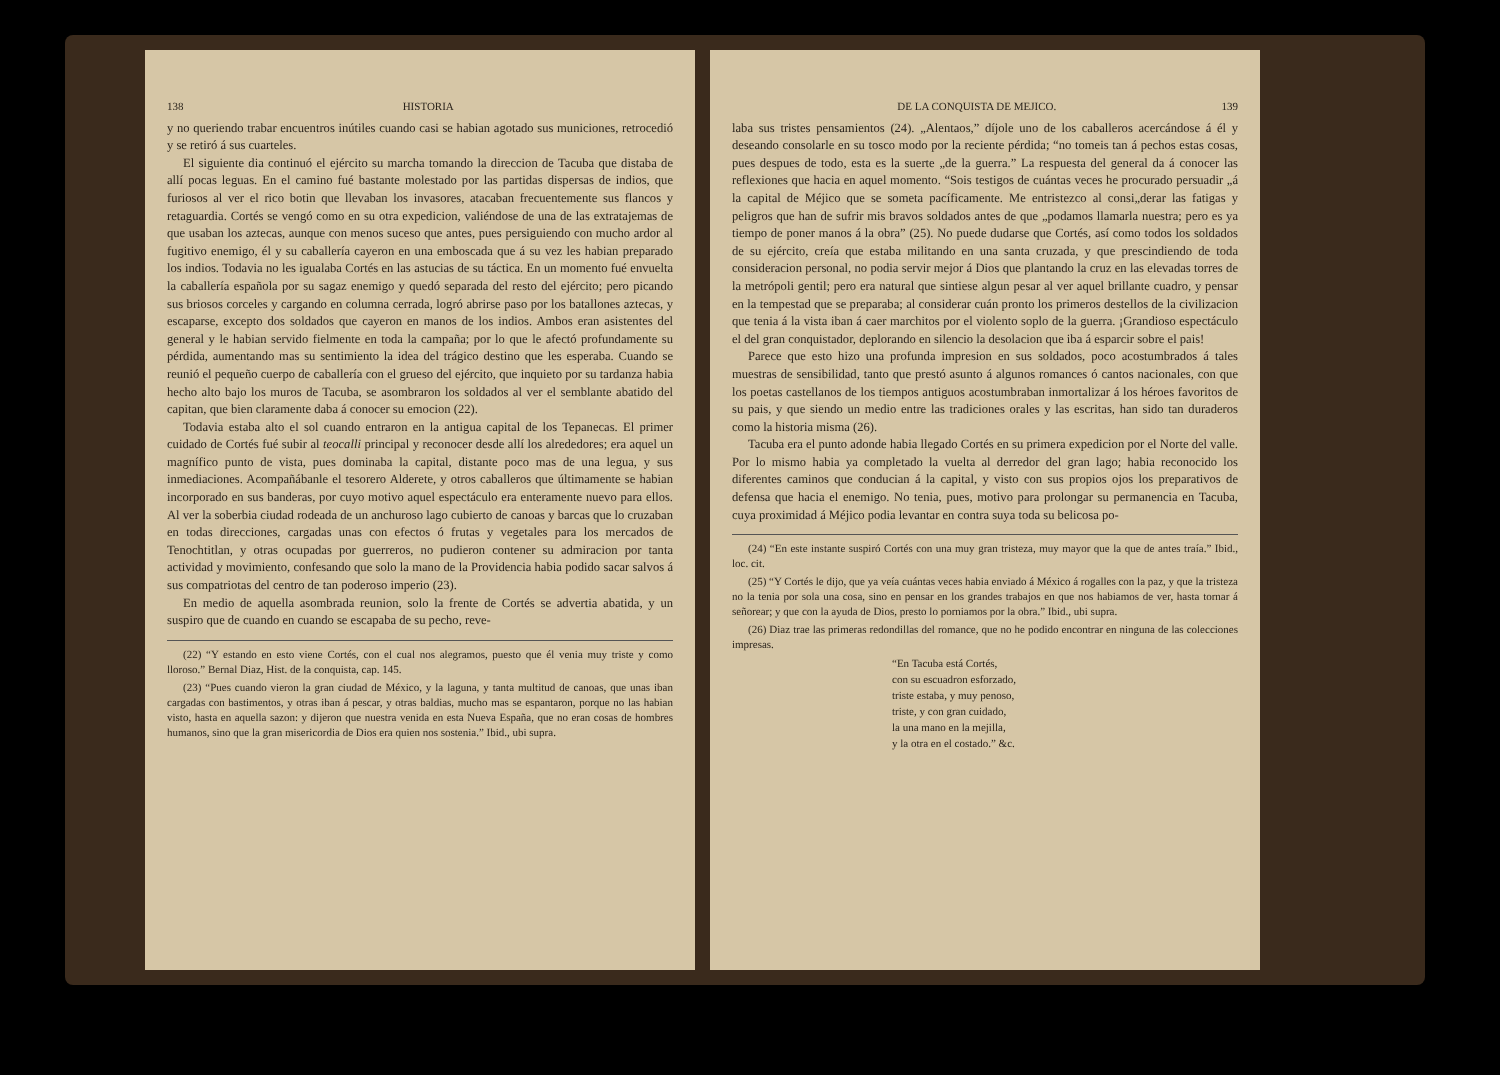138 HISTORIA
y no queriendo trabar encuentros inútiles cuando casi se habian agotado sus municiones, retrocedió y se retiró á sus cuarteles.
El siguiente dia continuó el ejército su marcha tomando la direccion de Tacuba que distaba de allí pocas leguas. En el camino fué bastante molestado por las partidas dispersas de indios, que furiosos al ver el rico botin que llevaban los invasores, atacaban frecuentemente sus flancos y retaguardia. Cortés se vengó como en su otra expedicion, valiéndose de una de las extratajemas de que usaban los aztecas, aunque con menos suceso que antes, pues persiguiendo con mucho ardor al fugitivo enemigo, él y su caballería cayeron en una emboscada que á su vez les habian preparado los indios. Todavia no les igualaba Cortés en las astucias de su táctica. En un momento fué envuelta la caballería española por su sagaz enemigo y quedó separada del resto del ejército; pero picando sus briosos corceles y cargando en columna cerrada, logró abrirse paso por los batallones aztecas, y escaparse, excepto dos soldados que cayeron en manos de los indios. Ambos eran asistentes del general y le habian servido fielmente en toda la campaña; por lo que le afectó profundamente su pérdida, aumentando mas su sentimiento la idea del trágico destino que les esperaba. Cuando se reunió el pequeño cuerpo de caballería con el grueso del ejército, que inquieto por su tardanza habia hecho alto bajo los muros de Tacuba, se asombraron los soldados al ver el semblante abatido del capitan, que bien claramente daba á conocer su emocion (22).
Todavia estaba alto el sol cuando entraron en la antigua capital de los Tepanecas. El primer cuidado de Cortés fué subir al teocalli principal y reconocer desde allí los alrededores; era aquel un magnífico punto de vista, pues dominaba la capital, distante poco mas de una legua, y sus inmediaciones. Acompañábanle el tesorero Alderete, y otros caballeros que últimamente se habian incorporado en sus banderas, por cuyo motivo aquel espectáculo era enteramente nuevo para ellos. Al ver la soberbia ciudad rodeada de un anchuroso lago cubierto de canoas y barcas que lo cruzaban en todas direcciones, cargadas unas con efectos ó frutas y vegetales para los mercados de Tenochtitlan, y otras ocupadas por guerreros, no pudieron contener su admiracion por tanta actividad y movimiento, confesando que solo la mano de la Providencia habia podido sacar salvos á sus compatriotas del centro de tan poderoso imperio (23).
En medio de aquella asombrada reunion, solo la frente de Cortés se advertia abatida, y un suspiro que de cuando en cuando se escapaba de su pecho, reve-
(22) “Y estando en esto viene Cortés, con el cual nos alegramos, puesto que él venia muy triste y como lloroso.” Bernal Diaz, Hist. de la conquista, cap. 145.
(23) “Pues cuando vieron la gran ciudad de México, y la laguna, y tanta multitud de canoas, que unas iban cargadas con bastimentos, y otras iban á pescar, y otras baldias, mucho mas se espantaron, porque no las habian visto, hasta en aquella sazon: y dijeron que nuestra venida en esta Nueva España, que no eran cosas de hombres humanos, sino que la gran misericordia de Dios era quien nos sostenia.” Ibid., ubi supra.
DE LA CONQUISTA DE MEJICO. 139
laba sus tristes pensamientos (24). „Alentaos,” díjole uno de los caballeros acercándose á él y deseando consolarle en su tosco modo por la reciente pérdida; “no tomeis tan á pechos estas cosas, pues despues de todo, esta es la suerte „de la guerra.” La respuesta del general da á conocer las reflexiones que hacia en aquel momento. “Sois testigos de cuántas veces he procurado persuadir „á la capital de Méjico que se someta pacíficamente. Me entristezco al consi„derar las fatigas y peligros que han de sufrir mis bravos soldados antes de que „podamos llamarla nuestra; pero es ya tiempo de poner manos á la obra” (25). No puede dudarse que Cortés, así como todos los soldados de su ejército, creía que estaba militando en una santa cruzada, y que prescindiendo de toda consideracion personal, no podia servir mejor á Dios que plantando la cruz en las elevadas torres de la metrópoli gentil; pero era natural que sintiese algun pesar al ver aquel brillante cuadro, y pensar en la tempestad que se preparaba; al considerar cuán pronto los primeros destellos de la civilizacion que tenia á la vista iban á caer marchitos por el violento soplo de la guerra. ¡Grandioso espectáculo el del gran conquistador, deplorando en silencio la desolacion que iba á esparcir sobre el pais!
Parece que esto hizo una profunda impresion en sus soldados, poco acostumbrados á tales muestras de sensibilidad, tanto que prestó asunto á algunos romances ó cantos nacionales, con que los poetas castellanos de los tiempos antiguos acostumbraban inmortalizar á los héroes favoritos de su pais, y que siendo un medio entre las tradiciones orales y las escritas, han sido tan duraderos como la historia misma (26).
Tacuba era el punto adonde habia llegado Cortés en su primera expedicion por el Norte del valle. Por lo mismo habia ya completado la vuelta al derredor del gran lago; habia reconocido los diferentes caminos que conducian á la capital, y visto con sus propios ojos los preparativos de defensa que hacia el enemigo. No tenia, pues, motivo para prolongar su permanencia en Tacuba, cuya proximidad á Méjico podia levantar en contra suya toda su belicosa po-
(24) “En este instante suspiró Cortés con una muy gran tristeza, muy mayor que la que de antes traía.” Ibid., loc. cit.
(25) “Y Cortés le dijo, que ya veía cuántas veces habia enviado á México á rogalles con la paz, y que la tristeza no la tenia por sola una cosa, sino en pensar en los grandes trabajos en que nos habiamos de ver, hasta tornar á señorear; y que con la ayuda de Dios, presto lo porniamos por la obra.” Ibid., ubi supra.
(26) Diaz trae las primeras redondillas del romance, que no he podido encontrar en ninguna de las colecciones impresas.
“En Tacuba está Cortés,
con su escuadron esforzado,
triste estaba, y muy penoso,
triste, y con gran cuidado,
la una mano en la mejilla,
y la otra en el costado.” &c.